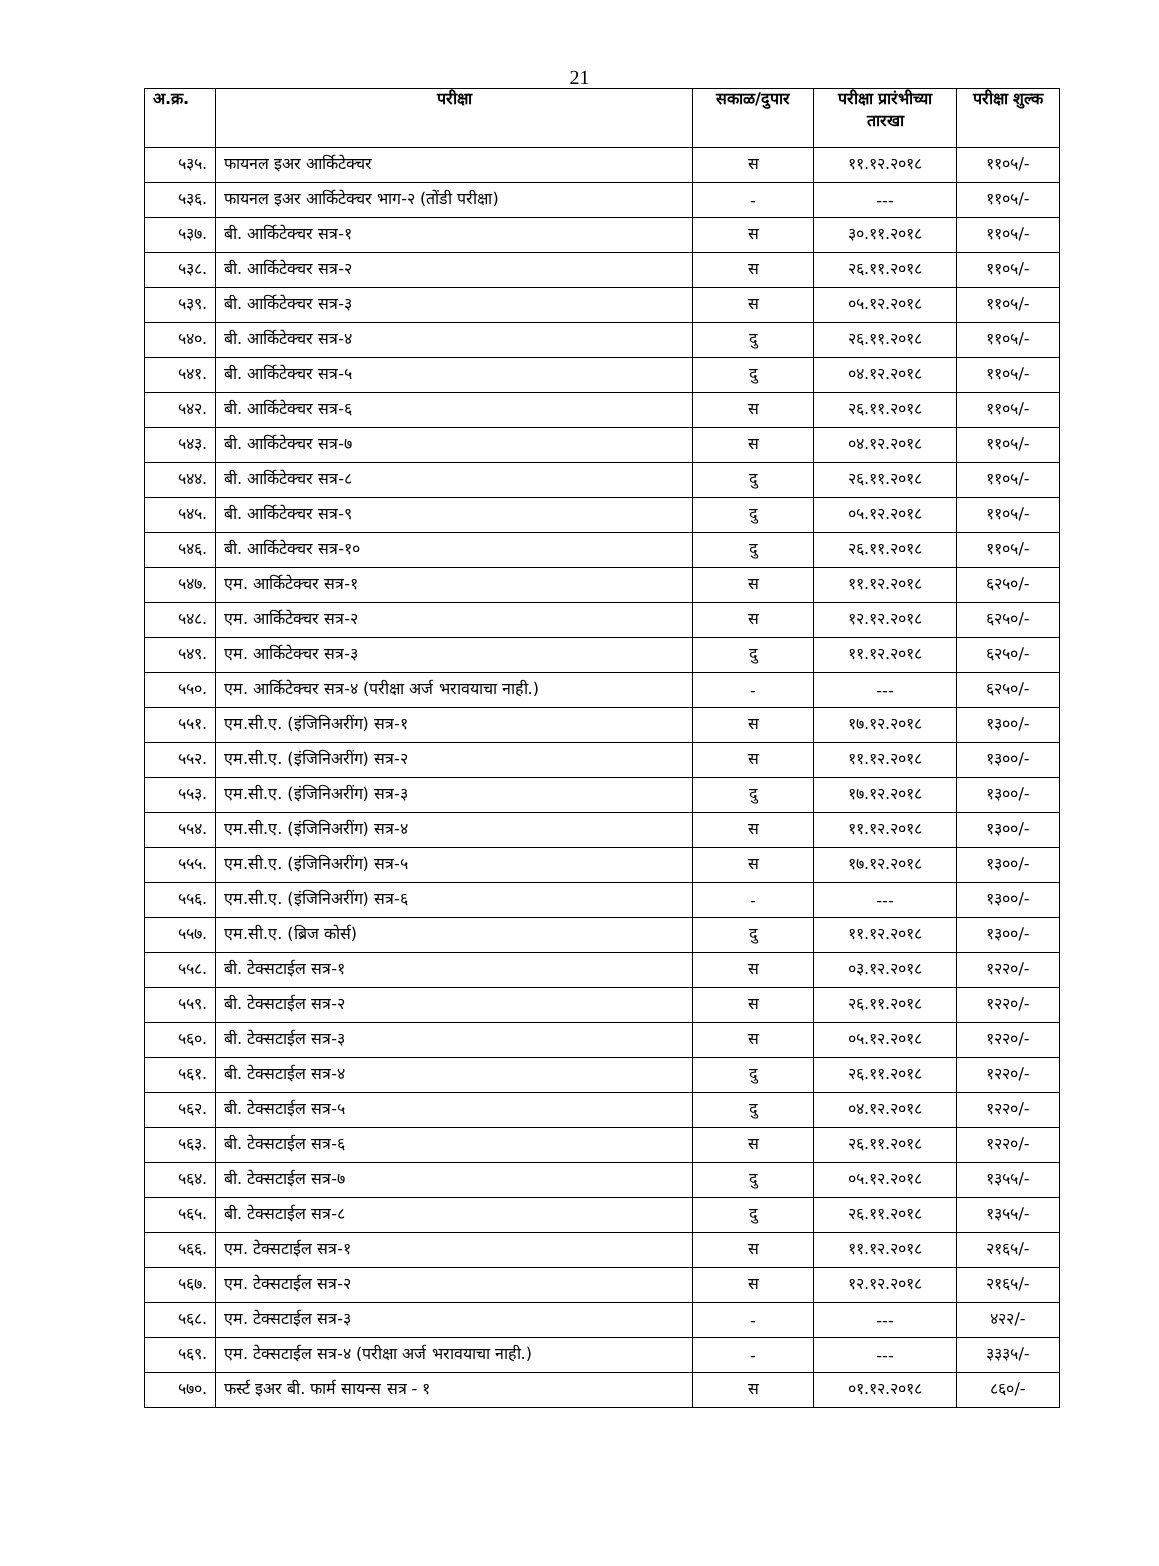21
| अ.क्र. | परीक्षा | सकाळ/दुपार | परीक्षा प्रारंभीच्या तारखा | परीक्षा शुल्क |
| --- | --- | --- | --- | --- |
| ५३५. | फायनल इअर आर्किटेक्चर | स | ११.१२.२०१८ | ११०५/- |
| ५३६. | फायनल इअर आर्किटेक्चर भाग-२ (तोंडी परीक्षा) | - | --- | ११०५/- |
| ५३७. | बी. आर्किटेक्चर सत्र-१ | स | ३०.११.२०१८ | ११०५/- |
| ५३८. | बी. आर्किटेक्चर सत्र-२ | स | २६.११.२०१८ | ११०५/- |
| ५३९. | बी. आर्किटेक्चर सत्र-३ | स | ०५.१२.२०१८ | ११०५/- |
| ५४०. | बी. आर्किटेक्चर सत्र-४ | दु | २६.११.२०१८ | ११०५/- |
| ५४१. | बी. आर्किटेक्चर सत्र-५ | दु | ०४.१२.२०१८ | ११०५/- |
| ५४२. | बी. आर्किटेक्चर सत्र-६ | स | २६.११.२०१८ | ११०५/- |
| ५४३. | बी. आर्किटेक्चर सत्र-७ | स | ०४.१२.२०१८ | ११०५/- |
| ५४४. | बी. आर्किटेक्चर सत्र-८ | दु | २६.११.२०१८ | ११०५/- |
| ५४५. | बी. आर्किटेक्चर सत्र-९ | दु | ०५.१२.२०१८ | ११०५/- |
| ५४६. | बी. आर्किटेक्चर सत्र-१० | दु | २६.११.२०१८ | ११०५/- |
| ५४७. | एम. आर्किटेक्चर सत्र-१ | स | ११.१२.२०१८ | ६२५०/- |
| ५४८. | एम. आर्किटेक्चर सत्र-२ | स | १२.१२.२०१८ | ६२५०/- |
| ५४९. | एम. आर्किटेक्चर सत्र-३ | दु | ११.१२.२०१८ | ६२५०/- |
| ५५०. | एम. आर्किटेक्चर सत्र-४ (परीक्षा अर्ज भरावयाचा नाही.) | - | --- | ६२५०/- |
| ५५१. | एम.सी.ए. (इंजिनिअरींग) सत्र-१ | स | १७.१२.२०१८ | १३००/- |
| ५५२. | एम.सी.ए. (इंजिनिअरींग) सत्र-२ | स | ११.१२.२०१८ | १३००/- |
| ५५३. | एम.सी.ए. (इंजिनिअरींग) सत्र-३ | दु | १७.१२.२०१८ | १३००/- |
| ५५४. | एम.सी.ए. (इंजिनिअरींग) सत्र-४ | स | ११.१२.२०१८ | १३००/- |
| ५५५. | एम.सी.ए. (इंजिनिअरींग) सत्र-५ | स | १७.१२.२०१८ | १३००/- |
| ५५६. | एम.सी.ए. (इंजिनिअरींग) सत्र-६ | - | --- | १३००/- |
| ५५७. | एम.सी.ए. (ब्रिज कोर्स) | दु | ११.१२.२०१८ | १३००/- |
| ५५८. | बी. टेक्सटाईल सत्र-१ | स | ०३.१२.२०१८ | १२२०/- |
| ५५९. | बी. टेक्सटाईल सत्र-२ | स | २६.११.२०१८ | १२२०/- |
| ५६०. | बी. टेक्सटाईल सत्र-३ | स | ०५.१२.२०१८ | १२२०/- |
| ५६१. | बी. टेक्सटाईल सत्र-४ | दु | २६.११.२०१८ | १२२०/- |
| ५६२. | बी. टेक्सटाईल सत्र-५ | दु | ०४.१२.२०१८ | १२२०/- |
| ५६३. | बी. टेक्सटाईल सत्र-६ | स | २६.११.२०१८ | १२२०/- |
| ५६४. | बी. टेक्सटाईल सत्र-७ | दु | ०५.१२.२०१८ | १३५५/- |
| ५६५. | बी. टेक्सटाईल सत्र-८ | दु | २६.११.२०१८ | १३५५/- |
| ५६६. | एम. टेक्सटाईल सत्र-१ | स | ११.१२.२०१८ | २१६५/- |
| ५६७. | एम. टेक्सटाईल सत्र-२ | स | १२.१२.२०१८ | २१६५/- |
| ५६८. | एम. टेक्सटाईल सत्र-३ | - | --- | ४२२/- |
| ५६९. | एम. टेक्सटाईल सत्र-४ (परीक्षा अर्ज भरावयाचा नाही.) | - | --- | ३३३५/- |
| ५७०. | फर्स्ट इअर बी. फार्म सायन्स सत्र - १ | स | ०१.१२.२०१८ | ८६०/- |